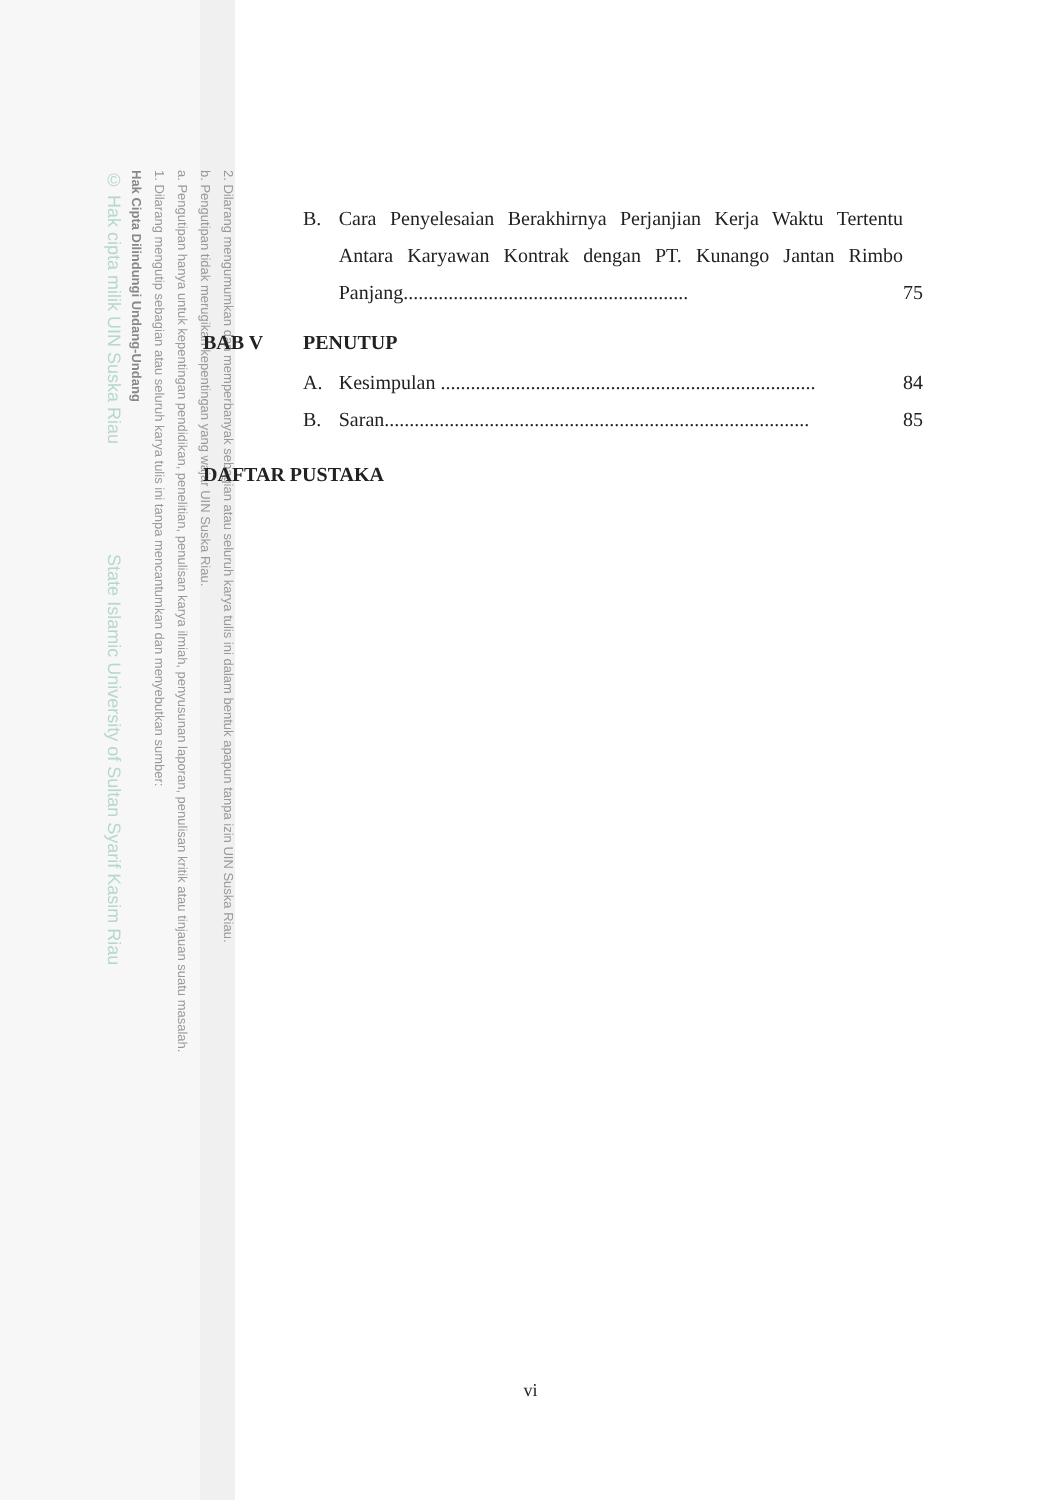2. Dilarang mengumumkan dan memperbanyak sebagian atau seluruh karya tulis ini dalam bentuk apapun tanpa izin UIN Suska Riau.
b. Pengutipan tidak merugikan kepentingan yang wajar UIN Suska Riau.
a. Pengutipan hanya untuk kepentingan pendidikan, penelitian, penulisan karya ilmiah, penyusunan laporan, penulisan kritik atau tinjauan suatu masalah.
1. Dilarang mengutip sebagian atau seluruh karya tulis ini tanpa mencantumkan dan menyebutkan sumber:
Hak Cipta Dilindungi Undang-Undang
© Hak cipta milik UIN Suska Riau State Islamic University of Sultan Syarif Kasim Riau
B. Cara Penyelesaian Berakhirnya Perjanjian Kerja Waktu Tertentu Antara Karyawan Kontrak dengan PT. Kunango Jantan Rimbo Panjang......................................................... 75
BAB V PENUTUP
A. Kesimpulan ........................................................................... 84
B. Saran..................................................................................... 85
DAFTAR PUSTAKA
vi